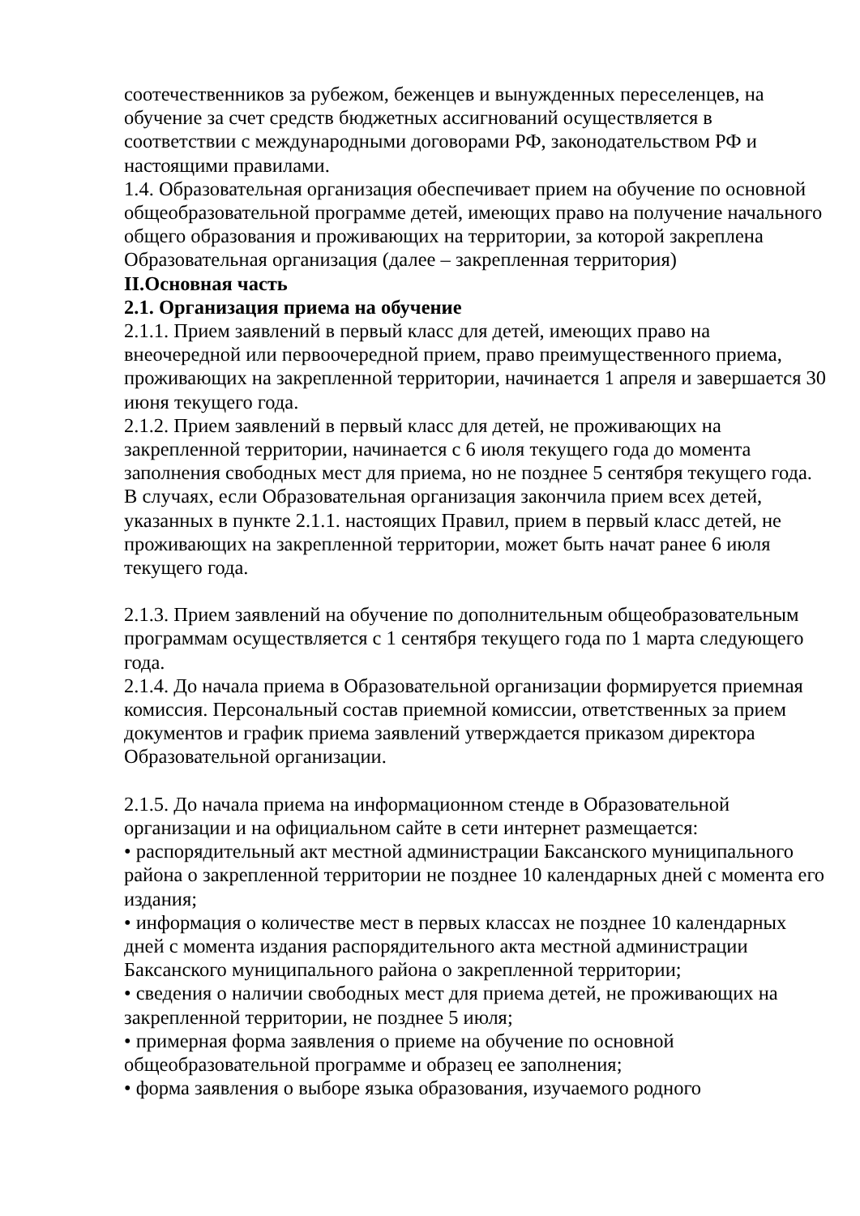соотечественников за рубежом, беженцев и вынужденных переселенцев, на обучение за счет средств бюджетных ассигнований осуществляется в соответствии с международными договорами РФ, законодательством РФ и настоящими правилами.
1.4. Образовательная организация обеспечивает прием на обучение по основной общеобразовательной программе детей, имеющих право на получение начального общего образования и проживающих на территории, за которой закреплена Образовательная организация (далее – закрепленная территория)
II.Основная часть
2.1. Организация приема на обучение
2.1.1. Прием заявлений в первый класс для детей, имеющих право на внеочередной или первоочередной прием, право преимущественного приема, проживающих на закрепленной территории, начинается 1 апреля и завершается 30 июня текущего года.
2.1.2. Прием заявлений в первый класс для детей, не проживающих на закрепленной территории, начинается с 6 июля текущего года до момента заполнения свободных мест для приема, но не позднее 5 сентября текущего года. В случаях, если Образовательная организация закончила прием всех детей, указанных в пункте 2.1.1. настоящих Правил, прием в первый класс детей, не проживающих на закрепленной территории, может быть начат ранее 6 июля текущего года.
2.1.3. Прием заявлений на обучение по дополнительным общеобразовательным программам осуществляется с 1 сентября текущего года по 1 марта следующего года.
2.1.4. До начала приема в Образовательной организации формируется приемная комиссия. Персональный состав приемной комиссии, ответственных за прием документов и график приема заявлений утверждается приказом директора Образовательной организации.
2.1.5. До начала приема на информационном стенде в Образовательной организации и на официальном сайте в сети интернет размещается:
• распорядительный акт местной администрации Баксанского муниципального района о закрепленной территории не позднее 10 календарных дней с момента его издания;
• информация о количестве мест в первых классах не позднее 10 календарных дней с момента издания распорядительного акта местной администрации Баксанского муниципального района о закрепленной территории;
• сведения о наличии свободных мест для приема детей, не проживающих на закрепленной территории, не позднее 5 июля;
• примерная форма заявления о приеме на обучение по основной общеобразовательной программе и образец ее заполнения;
• форма заявления о выборе языка образования, изучаемого родного